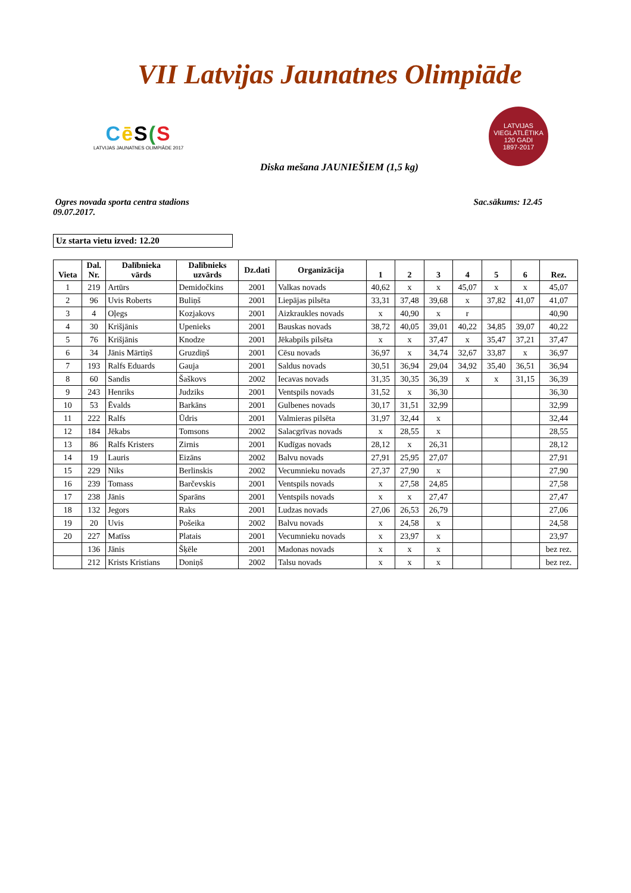VII Latvijas Jaunatnes Olimpiāde
Cē S(S
LATVIJAS JAUNATNES OLIMPIĀDE 2017
LATVIJAS VIEGLATLĒTIKA
120 GADI
1897-2017
Diska mešana JAUNIEŠIEM (1,5 kg)
Ogres novada sporta centra stadions
09.07.2017.
Sac.sākums: 12.45
Uz starta vietu izved: 12.20
| Vieta | Dal. Nr. | Dalībnieka vārds | Dalībnieks uzvārds | Dz.dati | Organizācija | 1 | 2 | 3 | 4 | 5 | 6 | Rez. |
| --- | --- | --- | --- | --- | --- | --- | --- | --- | --- | --- | --- | --- |
| 1 | 219 | Artūrs | Demidočkins | 2001 | Valkas novads | 40,62 | x | x | 45,07 | x | x | 45,07 |
| 2 | 96 | Uvis Roberts | Buliņš | 2001 | Liepājas pilsēta | 33,31 | 37,48 | 39,68 | x | 37,82 | 41,07 | 41,07 |
| 3 | 4 | Oļegs | Kozjakovs | 2001 | Aizkraukles novads | x | 40,90 | x | r | | | 40,90 |
| 4 | 30 | Krišjānis | Upenieks | 2001 | Bauskas novads | 38,72 | 40,05 | 39,01 | 40,22 | 34,85 | 39,07 | 40,22 |
| 5 | 76 | Krišjānis | Knodze | 2001 | Jēkabpils pilsēta | x | x | 37,47 | x | 35,47 | 37,21 | 37,47 |
| 6 | 34 | Jānis Mārtiņš | Gruzdiņš | 2001 | Cēsu novads | 36,97 | x | 34,74 | 32,67 | 33,87 | x | 36,97 |
| 7 | 193 | Ralfs Eduards | Gauja | 2001 | Saldus novads | 30,51 | 36,94 | 29,04 | 34,92 | 35,40 | 36,51 | 36,94 |
| 8 | 60 | Sandis | Šaškovs | 2002 | Iecavas novads | 31,35 | 30,35 | 36,39 | x | x | 31,15 | 36,39 |
| 9 | 243 | Henriks | Judziks | 2001 | Ventspils novads | 31,52 | x | 36,30 | | | | 36,30 |
| 10 | 53 | Ēvalds | Barkāns | 2001 | Gulbenes novads | 30,17 | 31,51 | 32,99 | | | | 32,99 |
| 11 | 222 | Ralfs | Ūdris | 2001 | Valmieras pilsēta | 31,97 | 32,44 | x | | | | 32,44 |
| 12 | 184 | Jēkabs | Tomsons | 2002 | Salacgrīvas novads | x | 28,55 | x | | | | 28,55 |
| 13 | 86 | Ralfs Kristers | Zirnis | 2001 | Kudīgas novads | 28,12 | x | 26,31 | | | | 28,12 |
| 14 | 19 | Lauris | Eizāns | 2002 | Balvu novads | 27,91 | 25,95 | 27,07 | | | | 27,91 |
| 15 | 229 | Niks | Berlinskis | 2002 | Vecumnieku novads | 27,37 | 27,90 | x | | | | 27,90 |
| 16 | 239 | Tomass | Barčevskis | 2001 | Ventspils novads | x | 27,58 | 24,85 | | | | 27,58 |
| 17 | 238 | Jānis | Sparāns | 2001 | Ventspils novads | x | x | 27,47 | | | | 27,47 |
| 18 | 132 | Jegors | Raks | 2001 | Ludzas novads | 27,06 | 26,53 | 26,79 | | | | 27,06 |
| 19 | 20 | Uvis | Pošeika | 2002 | Balvu novads | x | 24,58 | x | | | | 24,58 |
| 20 | 227 | Matīss | Platais | 2001 | Vecumnieku novads | x | 23,97 | x | | | | 23,97 |
| | 136 | Jānis | Šķēle | 2001 | Madonas novads | x | x | x | | | | bez rez. |
| | 212 | Krists Kristians | Doniņš | 2002 | Talsu novads | x | x | x | | | | bez rez. |